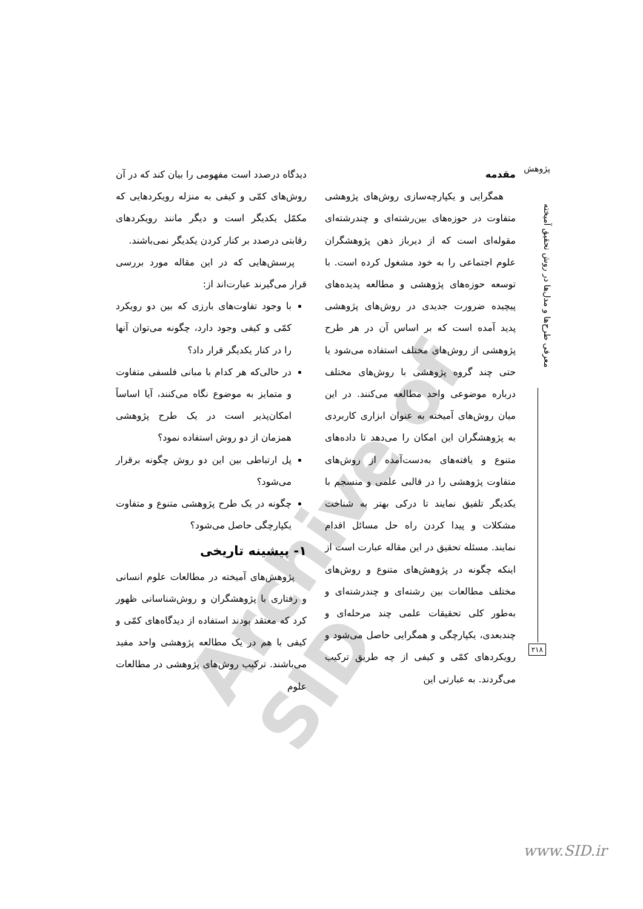Archive of SID
پژوهش
معرفی طرح‌ها و مدل‌ها در روش تحقیق آمیخته
۲۱۸
مقدمه
همگرایی و یکپارچه‌سازی روش‌های پژوهشی متفاوت در حوزه‌های بین‌رشته‌ای و چندرشته‌ای مقوله‌ای است که از دیرباز ذهن پژوهشگران علوم اجتماعی را به خود مشغول کرده است. با توسعه حوزه‌های پژوهشی و مطالعه پدیده‌های پیچیده ضرورت جدیدی در روش‌های پژوهشی پدید آمده است که بر اساس آن در هر طرح پژوهشی از روش‌های مختلف استفاده می‌شود یا حتی چند گروه پژوهشی با روش‌های مختلف درباره موضوعی واحد مطالعه می‌کنند. در این میان روش‌های آمیخته به عنوان ابزاری کاربردی به پژوهشگران این امکان را می‌دهد تا داده‌های متنوع و یافته‌های به‌دست‌آمده از روش‌های متفاوت پژوهشی را در قالبی علمی و منسجم با یکدیگر تلفیق نمایند تا درکی بهتر به شناخت مشکلات و پیدا کردن راه حل مسائل اقدام نمایند. مسئله تحقیق در این مقاله عبارت است از اینکه چگونه در پژوهش‌های متنوع و روش‌های مختلف مطالعات بین رشته‌ای و چندرشته‌ای و به‌طور کلی تحقیقات علمی چند مرحله‌ای و چندبعدی، یکپارچگی و همگرایی حاصل می‌شود و رویکردهای کمّی و کیفی از چه طریق ترکیب می‌گردند. به عبارتی این
دیدگاه درصدد است مفهومی را بیان کند که در آن روش‌های کمّی و کیفی به منزله رویکردهایی که مکمّل یکدیگر است و دیگر مانند رویکردهای رقابتی درصدد بر کنار کردن یکدیگر نمی‌باشند.
پرسش‌هایی که در این مقاله مورد بررسی قرار می‌گیرند عبارت‌اند از:
با وجود تفاوت‌های بارزی که بین دو رویکرد کمّی و کیفی وجود دارد، چگونه می‌توان آنها را در کنار یکدیگر قرار داد؟
در حالی‌که هر کدام با مبانی فلسفی متفاوت و متمایز به موضوع نگاه می‌کنند، آیا اساساً امکان‌پذیر است در یک طرح پژوهشی همزمان از دو روش استفاده نمود؟
پل ارتباطی بین این دو روش چگونه برقرار می‌شود؟
چگونه در یک طرح پژوهشی متنوع و متفاوت یکپارچگی حاصل می‌شود؟
۱- پیشینه تاریخی
پژوهش‌های آمیخته در مطالعات علوم انسانی و رفتاری با پژوهشگران و روش‌شناسانی ظهور کرد که معتقد بودند استفاده از دیدگاه‌های کمّی و کیفی با هم در یک مطالعه پژوهشی واحد مفید می‌باشند. ترکیب روش‌های پژوهشی در مطالعات علوم
www.SID.ir